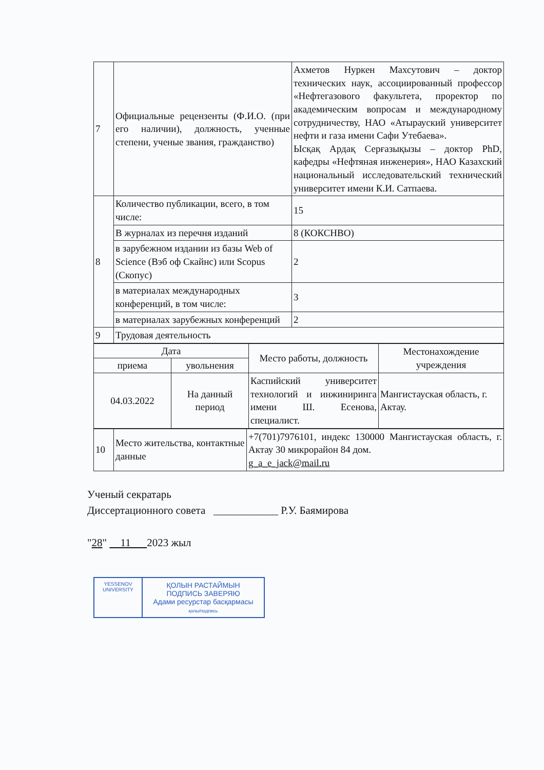| 7 | Официальные рецензенты (Ф.И.О. (при его наличии), должность, ученные степени, ученые звания, гражданство) | Ахметов Нуркен Махсутович – доктор технических наук, ассоциированный профессор «Нефтегазового факультета, проректор по академическим вопросам и международному сотрудничеству, НАО «Атырауский университет нефти и газа имени Сафи Утебаева». Ысқақ Ардақ Серғазықызы – доктор PhD, кафедры «Нефтяная инженерия», НАО Казахский национальный исследовательский технический университет имени К.И. Сатпаева. |
| 8 | Количество публикации, всего, в том числе: | 15 |
| | В журналах из перечня изданий | 8 (КОКСНВО) |
| | в зарубежном издании из базы Web of Science (Вэб оф Скайнс) или Scopus (Скопус) | 2 |
| | в материалах международных конференций, в том числе: | 3 |
| | в материалах зарубежных конференций | 2 |
| 9 | Трудовая деятельность | |
| Дата | | Место работы, должность | Местонахождение учреждения |
| --- | --- | --- | --- |
| приема | увольнения | | |
| 04.03.2022 | На данный период | Каспийский университет технологий и инжиниринга имени Ш. Есенова, специалист. | Мангистауская область, г. Актау. |
| 10 | Место жительства, контактные данные | +7(701)7976101, индекс 130000 Мангистауская область, г. Актау 30 микрорайон 84 дом. g_a_e_jack@mail.ru |
Ученый секратарь
Диссертационного совета ____________ Р.У. Баямирова
"28" 11 2023 жыл
YESSENOV UNIVERSITY
ҚОЛЫН РАСТАЙМЫН
ПОДПИСЬ ЗАВЕРЯЮ
Адами ресурстар басқармасы
қолы/подпись